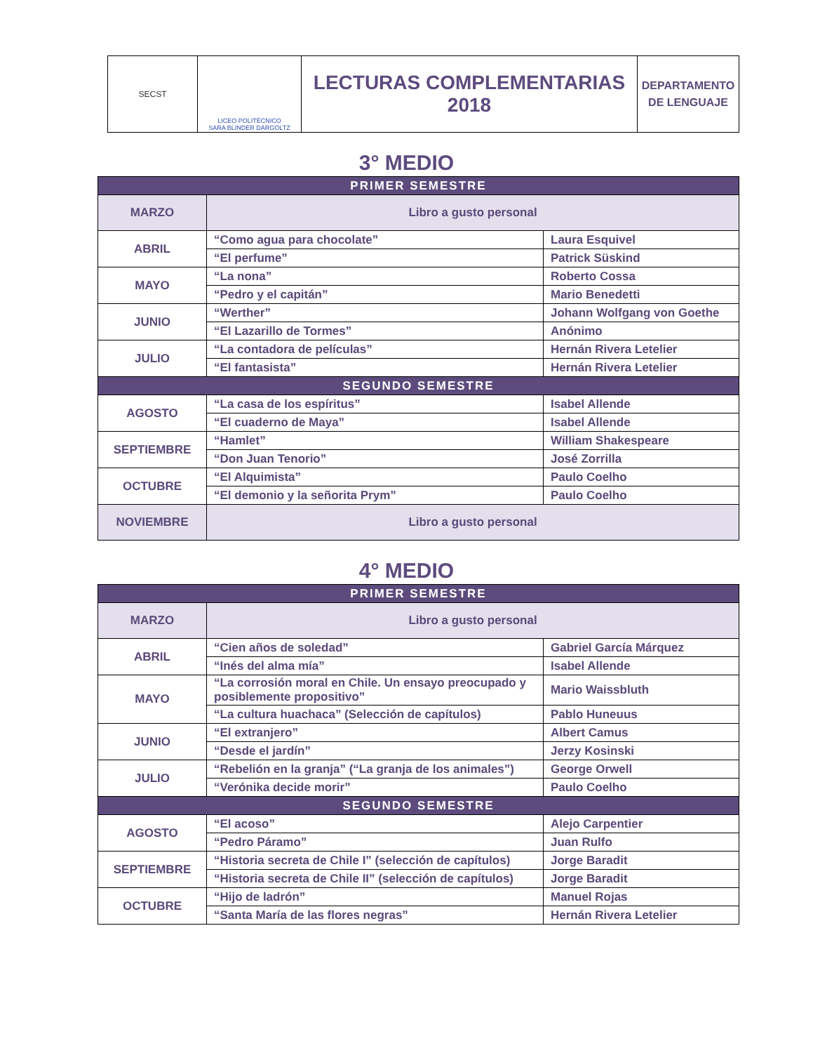| SECST | LICEO POLITÉCNICO SARA BLINDER DARGOLTZ | LECTURAS COMPLEMENTARIAS 2018 | DEPARTAMENTO DE LENGUAJE |
3° MEDIO
| PRIMER SEMESTRE | | |
| MARZO | Libro a gusto personal | |
| ABRIL | “Como agua para chocolate” | Laura Esquivel |
| | “El perfume” | Patrick Süskind |
| MAYO | “La nona” | Roberto Cossa |
| | “Pedro y el capitán” | Mario Benedetti |
| JUNIO | “Werther” | Johann Wolfgang von Goethe |
| | “El Lazarillo de Tormes” | Anónimo |
| JULIO | “La contadora de películas” | Hernán Rivera Letelier |
| | “El fantasista” | Hernán Rivera Letelier |
| SEGUNDO SEMESTRE | | |
| AGOSTO | “La casa de los espíritus” | Isabel Allende |
| | “El cuaderno de Maya” | Isabel Allende |
| SEPTIEMBRE | “Hamlet” | William Shakespeare |
| | “Don Juan Tenorio” | José Zorrilla |
| OCTUBRE | “El Alquimista” | Paulo Coelho |
| | “El demonio y la señorita Prym” | Paulo Coelho |
| NOVIEMBRE | Libro a gusto personal | |
4° MEDIO
| PRIMER SEMESTRE | | |
| MARZO | Libro a gusto personal | |
| ABRIL | “Cien años de soledad” | Gabriel García Márquez |
| | “Inés del alma mía” | Isabel Allende |
| MAYO | “La corrosión moral en Chile. Un ensayo preocupado y posiblemente propositivo” | Mario Waissbluth |
| | “La cultura huachaca” (Selección de capítulos) | Pablo Huneuus |
| JUNIO | “El extranjero” | Albert Camus |
| | “Desde el jardín” | Jerzy Kosinski |
| JULIO | “Rebelión en la granja” (“La granja de los animales”) | George Orwell |
| | “Verónika decide morir” | Paulo Coelho |
| SEGUNDO SEMESTRE | | |
| AGOSTO | “El acoso” | Alejo Carpentier |
| | “Pedro Páramo” | Juan Rulfo |
| SEPTIEMBRE | “Historia secreta de Chile I” (selección de capítulos) | Jorge Baradit |
| | “Historia secreta de Chile II” (selección de capítulos) | Jorge Baradit |
| OCTUBRE | “Hijo de ladrón” | Manuel Rojas |
| | “Santa María de las flores negras” | Hernán Rivera Letelier |